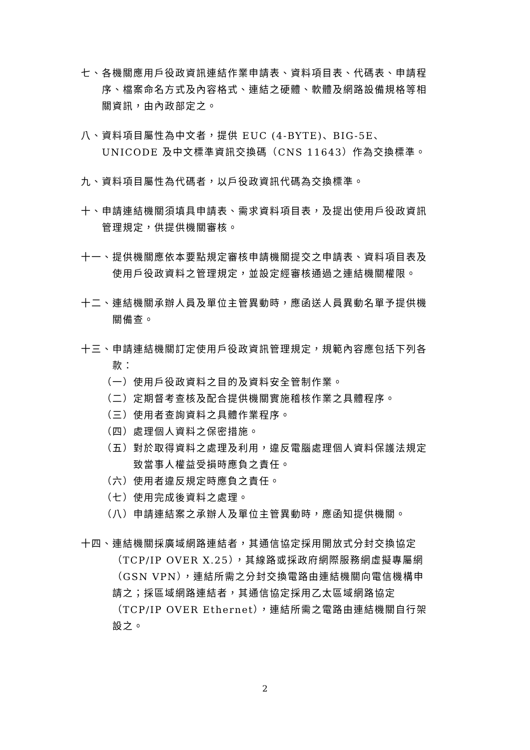七、各機關應用戶役政資訊連結作業申請表、資料項目表、代碼表、申請程序、檔案命名方式及內容格式、連結之硬體、軟體及網路設備規格等相關資訊，由內政部定之。
八、資料項目屬性為中文者，提供 EUC (4-BYTE)、BIG-5E、UNICODE 及中文標準資訊交換碼（CNS 11643）作為交換標準。
九、資料項目屬性為代碼者，以戶役政資訊代碼為交換標準。
十、申請連結機關須填具申請表、需求資料項目表，及提出使用戶役政資訊管理規定，供提供機關審核。
十一、提供機關應依本要點規定審核申請機關提交之申請表、資料項目表及使用戶役政資料之管理規定，並設定經審核通過之連結機關權限。
十二、連結機關承辦人員及單位主管異動時，應函送人員異動名單予提供機關備查。
十三、申請連結機關訂定使用戶役政資訊管理規定，規範內容應包括下列各款：
（一）使用戶役政資料之目的及資料安全管制作業。
（二）定期督考查核及配合提供機關實施稽核作業之具體程序。
（三）使用者查詢資料之具體作業程序。
（四）處理個人資料之保密措施。
（五）對於取得資料之處理及利用，違反電腦處理個人資料保護法規定致當事人權益受損時應負之責任。
（六）使用者違反規定時應負之責任。
（七）使用完成後資料之處理。
（八）申請連結案之承辦人及單位主管異動時，應函知提供機關。
十四、連結機關採廣域網路連結者，其通信協定採用開放式分封交換協定（TCP/IP OVER X.25），其線路或採政府網際服務網虛擬專屬網（GSN VPN），連結所需之分封交換電路由連結機關向電信機構申請之；採區域網路連結者，其通信協定採用乙太區域網路協定（TCP/IP OVER Ethernet），連結所需之電路由連結機關自行架設之。
2